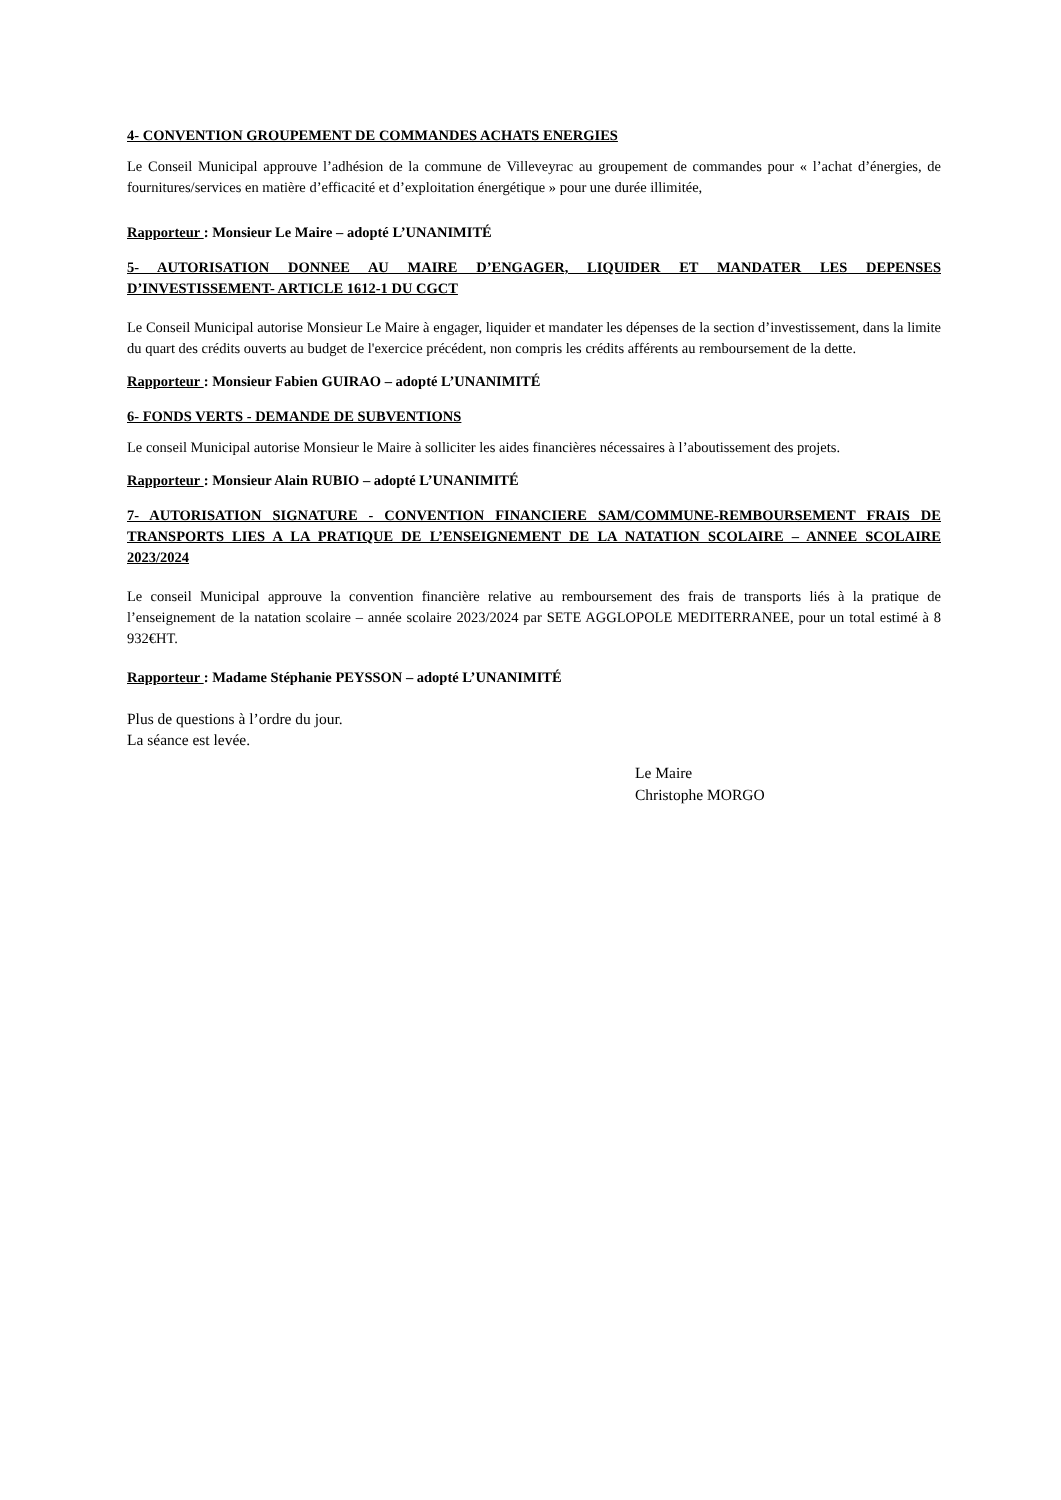4- CONVENTION GROUPEMENT DE COMMANDES ACHATS ENERGIES
Le Conseil Municipal approuve l’adhésion de la commune de Villeveyrac au groupement de commandes pour « l’achat d’énergies, de fournitures/services en matière d’efficacité et d’exploitation énergétique » pour une durée illimitée,
Rapporteur : Monsieur Le Maire – adopté L’UNANIMITÉ
5- AUTORISATION DONNEE AU MAIRE D’ENGAGER, LIQUIDER ET MANDATER LES DEPENSES D’INVESTISSEMENT- ARTICLE 1612-1 DU CGCT
Le Conseil Municipal autorise Monsieur Le Maire à engager, liquider et mandater les dépenses de la section d’investissement, dans la limite du quart des crédits ouverts au budget de l'exercice précédent, non compris les crédits afférents au remboursement de la dette.
Rapporteur : Monsieur Fabien GUIRAO – adopté L’UNANIMITÉ
6- FONDS VERTS - DEMANDE DE SUBVENTIONS
Le conseil Municipal autorise Monsieur le Maire à solliciter les aides financières nécessaires à l’aboutissement des projets.
Rapporteur : Monsieur Alain RUBIO – adopté L’UNANIMITÉ
7- AUTORISATION SIGNATURE - CONVENTION FINANCIERE SAM/COMMUNE-REMBOURSEMENT FRAIS DE TRANSPORTS LIES A LA PRATIQUE DE L’ENSEIGNEMENT DE LA NATATION SCOLAIRE – ANNEE SCOLAIRE 2023/2024
Le conseil Municipal approuve la convention financière relative au remboursement des frais de transports liés à la pratique de l’enseignement de la natation scolaire – année scolaire 2023/2024 par SETE AGGLOPOLE MEDITERRANEE, pour un total estimé à 8 932€HT.
Rapporteur : Madame Stéphanie PEYSSON – adopté L’UNANIMITÉ
Plus de questions à l’ordre du jour.
La séance est levée.
Le Maire
Christophe MORGO